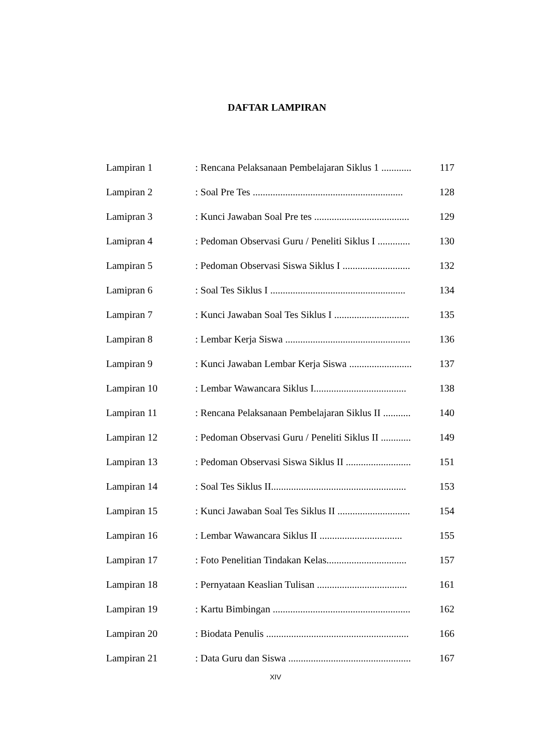DAFTAR LAMPIRAN
| Lampiran 1 | : Rencana Pelaksanaan Pembelajaran Siklus 1 ............ | 117 |
| Lampiran 2 | : Soal Pre Tes ............................................................ | 128 |
| Lamipran 3 | : Kunci Jawaban Soal Pre tes ...................................... | 129 |
| Lamipran 4 | : Pedoman Observasi Guru / Peneliti Siklus I ............. | 130 |
| Lampiran 5 | : Pedoman Observasi Siswa Siklus I ........................... | 132 |
| Lamipran 6 | : Soal Tes Siklus I ...................................................... | 134 |
| Lampiran 7 | : Kunci Jawaban Soal Tes Siklus I .............................. | 135 |
| Lampiran 8 | : Lembar Kerja Siswa .................................................. | 136 |
| Lampiran 9 | : Kunci Jawaban Lembar Kerja Siswa ......................... | 137 |
| Lampiran 10 | : Lembar Wawancara Siklus I..................................... | 138 |
| Lampiran 11 | : Rencana Pelaksanaan Pembelajaran Siklus II ........... | 140 |
| Lampiran 12 | : Pedoman Observasi Guru / Peneliti Siklus II ............ | 149 |
| Lampiran 13 | : Pedoman Observasi Siswa Siklus II .......................... | 151 |
| Lampiran 14 | : Soal Tes Siklus II...................................................... | 153 |
| Lampiran 15 | : Kunci Jawaban Soal Tes Siklus II ............................. | 154 |
| Lampiran 16 | : Lembar Wawancara Siklus II ................................. | 155 |
| Lampiran 17 | : Foto Penelitian Tindakan Kelas................................ | 157 |
| Lampiran 18 | : Pernyataan Keaslian Tulisan .................................... | 161 |
| Lampiran 19 | : Kartu Bimbingan ....................................................... | 162 |
| Lampiran 20 | : Biodata Penulis ......................................................... | 166 |
| Lampiran 21 | : Data Guru dan Siswa ................................................. | 167 |
XIV